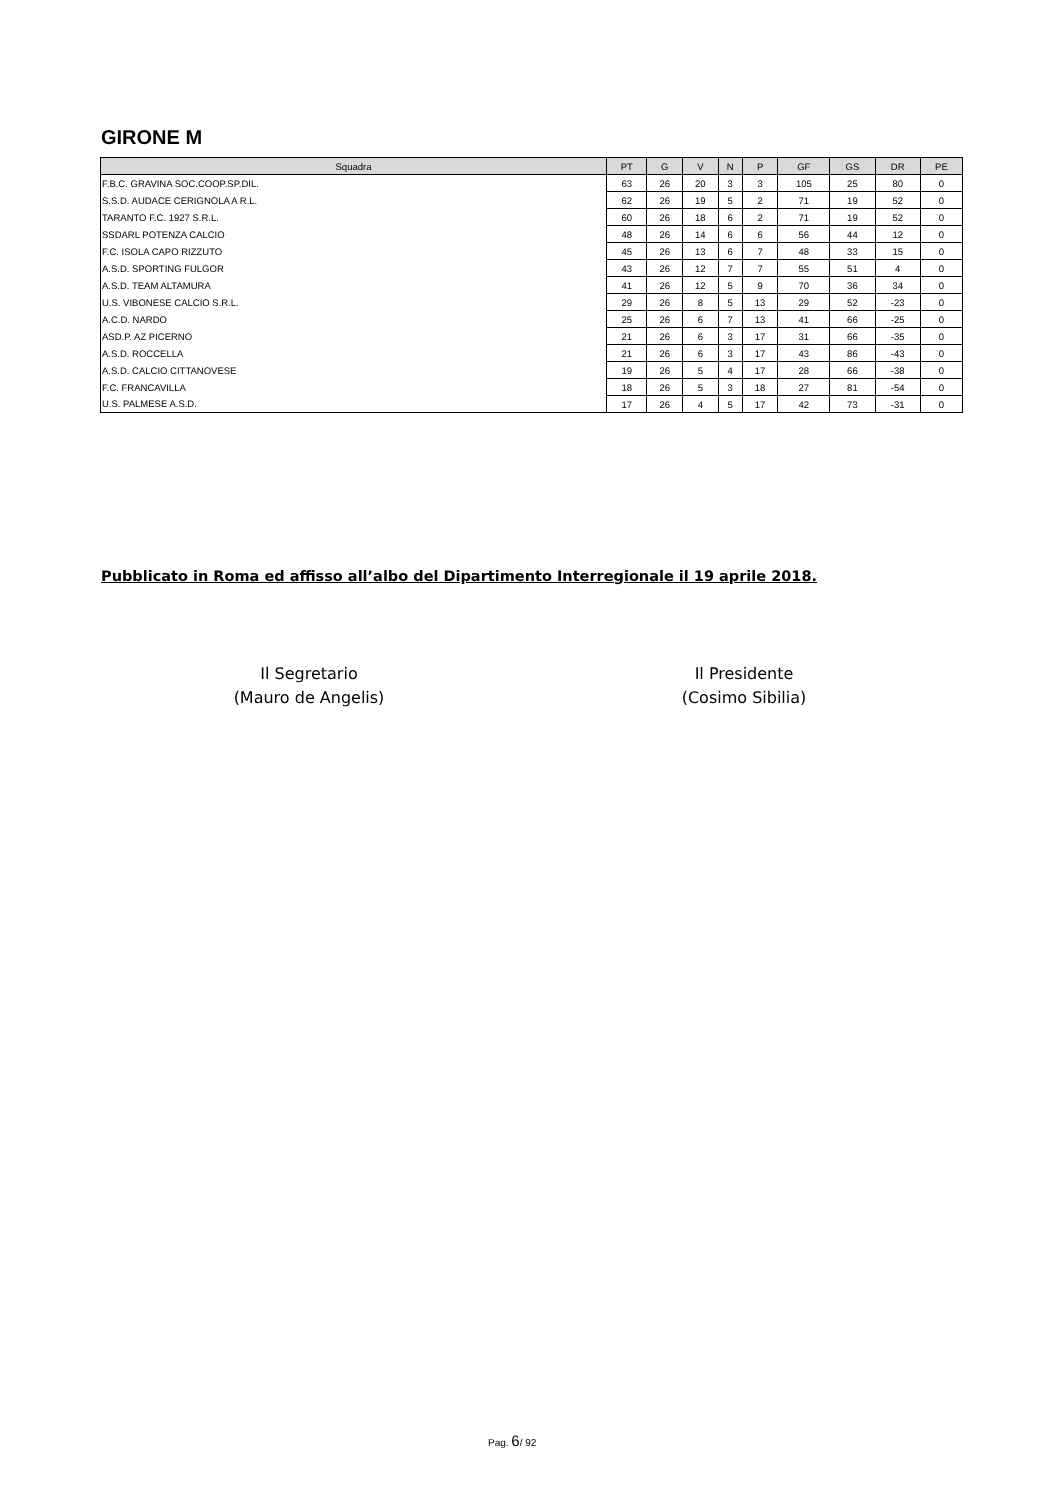GIRONE M
| Squadra | PT | G | V | N | P | GF | GS | DR | PE |
| --- | --- | --- | --- | --- | --- | --- | --- | --- | --- |
| F.B.C. GRAVINA SOC.COOP.SP.DIL. | 63 | 26 | 20 | 3 | 3 | 105 | 25 | 80 | 0 |
| S.S.D. AUDACE CERIGNOLA A R.L. | 62 | 26 | 19 | 5 | 2 | 71 | 19 | 52 | 0 |
| TARANTO F.C. 1927 S.R.L. | 60 | 26 | 18 | 6 | 2 | 71 | 19 | 52 | 0 |
| SSDARL POTENZA CALCIO | 48 | 26 | 14 | 6 | 6 | 56 | 44 | 12 | 0 |
| F.C. ISOLA CAPO RIZZUTO | 45 | 26 | 13 | 6 | 7 | 48 | 33 | 15 | 0 |
| A.S.D. SPORTING FULGOR | 43 | 26 | 12 | 7 | 7 | 55 | 51 | 4 | 0 |
| A.S.D. TEAM ALTAMURA | 41 | 26 | 12 | 5 | 9 | 70 | 36 | 34 | 0 |
| U.S. VIBONESE CALCIO S.R.L. | 29 | 26 | 8 | 5 | 13 | 29 | 52 | -23 | 0 |
| A.C.D. NARDO | 25 | 26 | 6 | 7 | 13 | 41 | 66 | -25 | 0 |
| ASD.P. AZ PICERNO | 21 | 26 | 6 | 3 | 17 | 31 | 66 | -35 | 0 |
| A.S.D. ROCCELLA | 21 | 26 | 6 | 3 | 17 | 43 | 86 | -43 | 0 |
| A.S.D. CALCIO CITTANOVESE | 19 | 26 | 5 | 4 | 17 | 28 | 66 | -38 | 0 |
| F.C. FRANCAVILLA | 18 | 26 | 5 | 3 | 18 | 27 | 81 | -54 | 0 |
| U.S. PALMESE A.S.D. | 17 | 26 | 4 | 5 | 17 | 42 | 73 | -31 | 0 |
Pubblicato in Roma ed affisso all’albo del Dipartimento Interregionale il 19 aprile 2018.
Il Segretario
(Mauro de Angelis)
Il Presidente
(Cosimo Sibilia)
Pag. 6/ 92